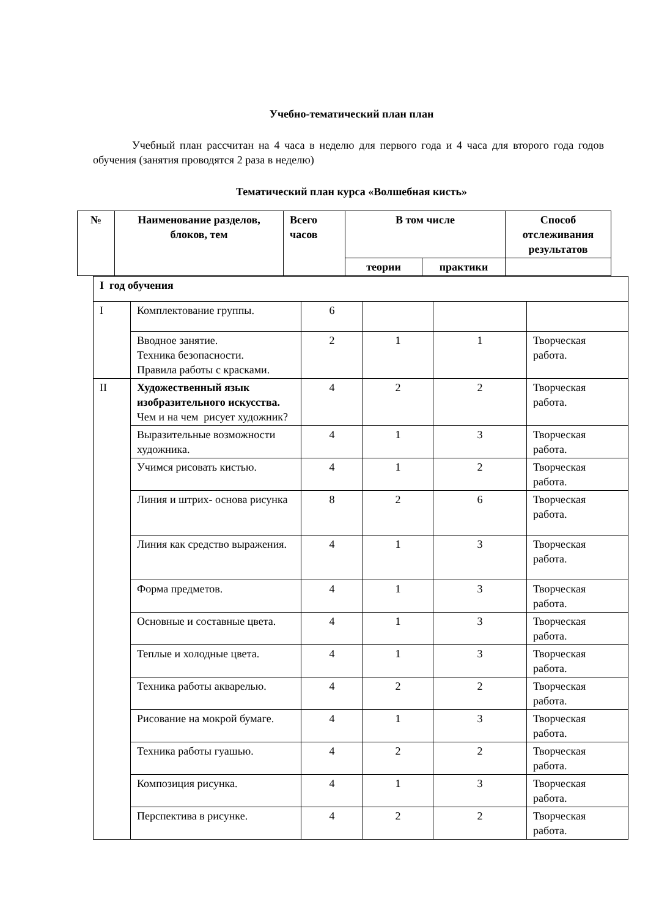Учебно-тематический план план
Учебный план рассчитан на 4 часа в неделю для первого года и 4 часа для второго года годов обучения (занятия проводятся 2 раза в неделю)
Тематический план курса «Волшебная кисть»
| № | Наименование разделов, блоков, тем | Всего часов | В том числе | | Способ отслеживания результатов |
| --- | --- | --- | --- | --- | --- |
| | | | теории | практики | |
| I год обучения | | | | | |
| I | Комплектование группы. | 6 | | | |
| | Вводное занятие. Техника безопасности. Правила работы с красками. | 2 | 1 | 1 | Творческая работа. |
| II | Художественный язык изобразительного искусства. Чем и на чем рисует художник? | 4 | 2 | 2 | Творческая работа. |
| | Выразительные возможности художника. | 4 | 1 | 3 | Творческая работа. |
| | Учимся рисовать кистью. | 4 | 1 | 2 | Творческая работа. |
| | Линия и штрих- основа рисунка | 8 | 2 | 6 | Творческая работа. |
| | Линия как средство выражения. | 4 | 1 | 3 | Творческая работа. |
| | Форма предметов. | 4 | 1 | 3 | Творческая работа. |
| | Основные и составные цвета. | 4 | 1 | 3 | Творческая работа. |
| | Теплые и холодные цвета. | 4 | 1 | 3 | Творческая работа. |
| | Техника работы акварелью. | 4 | 2 | 2 | Творческая работа. |
| | Рисование на мокрой бумаге. | 4 | 1 | 3 | Творческая работа. |
| | Техника работы гуашью. | 4 | 2 | 2 | Творческая работа. |
| | Композиция рисунка. | 4 | 1 | 3 | Творческая работа. |
| | Перспектива в рисунке. | 4 | 2 | 2 | Творческая работа. |